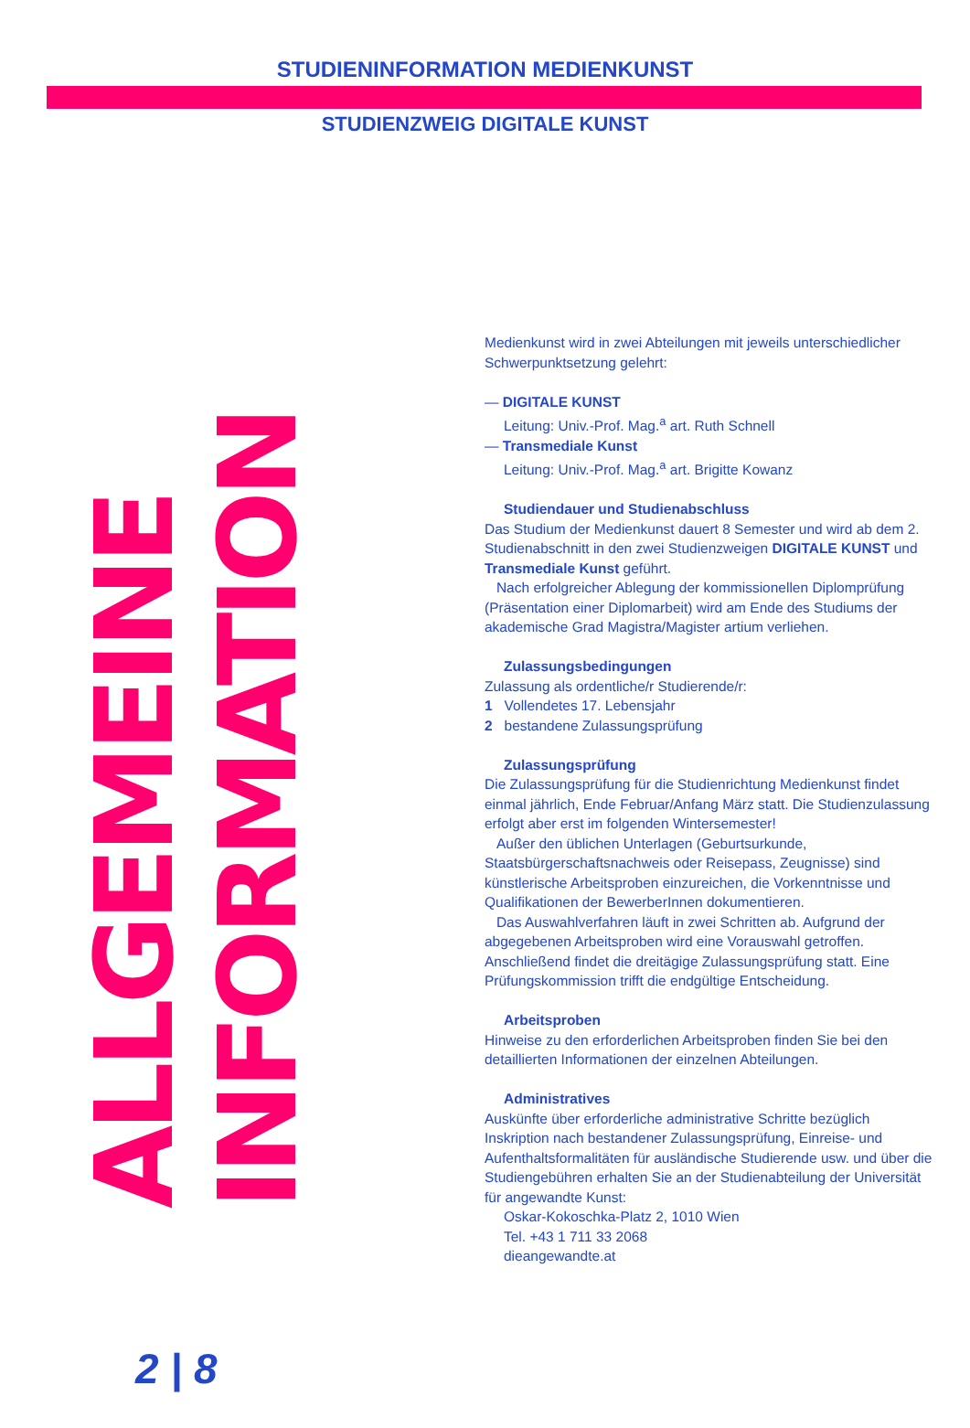STUDIENINFORMATION MEDIENKUNST
STUDIENZWEIG DIGITALE KUNST
ALLGEMEINE
INFORMATION
Medienkunst wird in zwei Abteilungen mit jeweils unterschiedlicher Schwerpunktsetzung gelehrt:
— DIGITALE KUNST
Leitung: Univ.-Prof. Mag.<sup>a</sup> art. Ruth Schnell
— Transmediale Kunst
Leitung: Univ.-Prof. Mag.<sup>a</sup> art. Brigitte Kowanz
Studiendauer und Studienabschluss
Das Studium der Medienkunst dauert 8 Semester und wird ab dem 2. Studienabschnitt in den zwei Studienzweigen DIGITALE KUNST und Transmediale Kunst geführt.
Nach erfolgreicher Ablegung der kommissionellen Diplomprüfung (Präsentation einer Diplomarbeit) wird am Ende des Studiums der akademische Grad Magistra/Magister artium verliehen.
Zulassungsbedingungen
Zulassung als ordentliche/r Studierende/r:
1 Vollendetes 17. Lebensjahr
2 bestandene Zulassungsprüfung
Zulassungsprüfung
Die Zulassungsprüfung für die Studienrichtung Medienkunst findet einmal jährlich, Ende Februar/Anfang März statt. Die Studienzulassung erfolgt aber erst im folgenden Wintersemester!
Außer den üblichen Unterlagen (Geburtsurkunde, Staatsbürgerschaftsnachweis oder Reisepass, Zeugnisse) sind künstlerische Arbeitsproben einzureichen, die Vorkenntnisse und Qualifikationen der BewerberInnen dokumentieren.
Das Auswahlverfahren läuft in zwei Schritten ab. Aufgrund der abgegebenen Arbeitsproben wird eine Vorauswahl getroffen. Anschließend findet die dreitägige Zulassungsprüfung statt. Eine Prüfungskommission trifft die endgültige Entscheidung.
Arbeitsproben
Hinweise zu den erforderlichen Arbeitsproben finden Sie bei den detaillierten Informationen der einzelnen Abteilungen.
Administratives
Auskünfte über erforderliche administrative Schritte bezüglich Inskription nach bestandener Zulassungsprüfung, Einreise- und Aufenthaltsformalitäten für ausländische Studierende usw. und über die Studiengebühren erhalten Sie an der Studienabteilung der Universität für angewandte Kunst:
Oskar-Kokoschka-Platz 2, 1010 Wien
Tel. +43 1 711 33 2068
dieangewandte.at
2 | 8